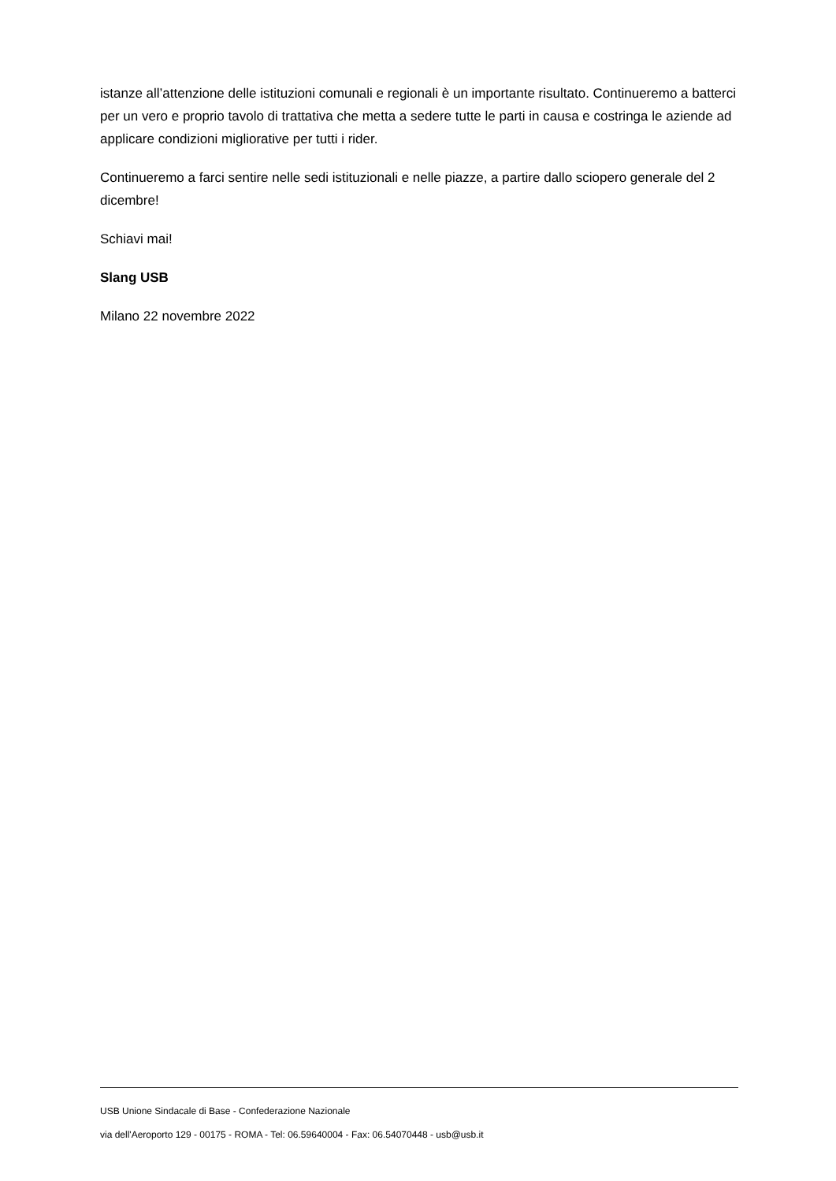istanze all’attenzione delle istituzioni comunali e regionali è un importante risultato. Continueremo a batterci per un vero e proprio tavolo di trattativa che metta a sedere tutte le parti in causa e costringa le aziende ad applicare condizioni migliorative per tutti i rider.
Continueremo a farci sentire nelle sedi istituzionali e nelle piazze, a partire dallo sciopero generale del 2 dicembre!
Schiavi mai!
Slang USB
Milano 22 novembre 2022
USB Unione Sindacale di Base - Confederazione Nazionale
via dell'Aeroporto 129 - 00175 - ROMA - Tel: 06.59640004 - Fax: 06.54070448 - usb@usb.it